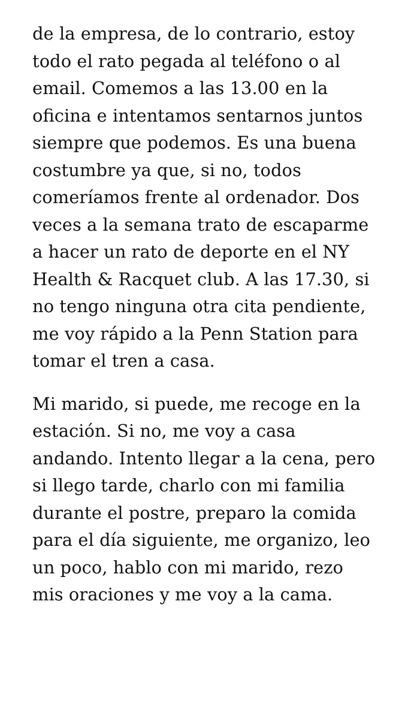de la empresa, de lo contrario, estoy todo el rato pegada al teléfono o al email. Comemos a las 13.00 en la oficina e intentamos sentarnos juntos siempre que podemos. Es una buena costumbre ya que, si no, todos comeríamos frente al ordenador. Dos veces a la semana trato de escaparme a hacer un rato de deporte en el NY Health & Racquet club. A las 17.30, si no tengo ninguna otra cita pendiente, me voy rápido a la Penn Station para tomar el tren a casa.
Mi marido, si puede, me recoge en la estación. Si no, me voy a casa andando. Intento llegar a la cena, pero si llego tarde, charlo con mi familia durante el postre, preparo la comida para el día siguiente, me organizo, leo un poco, hablo con mi marido, rezo mis oraciones y me voy a la cama.